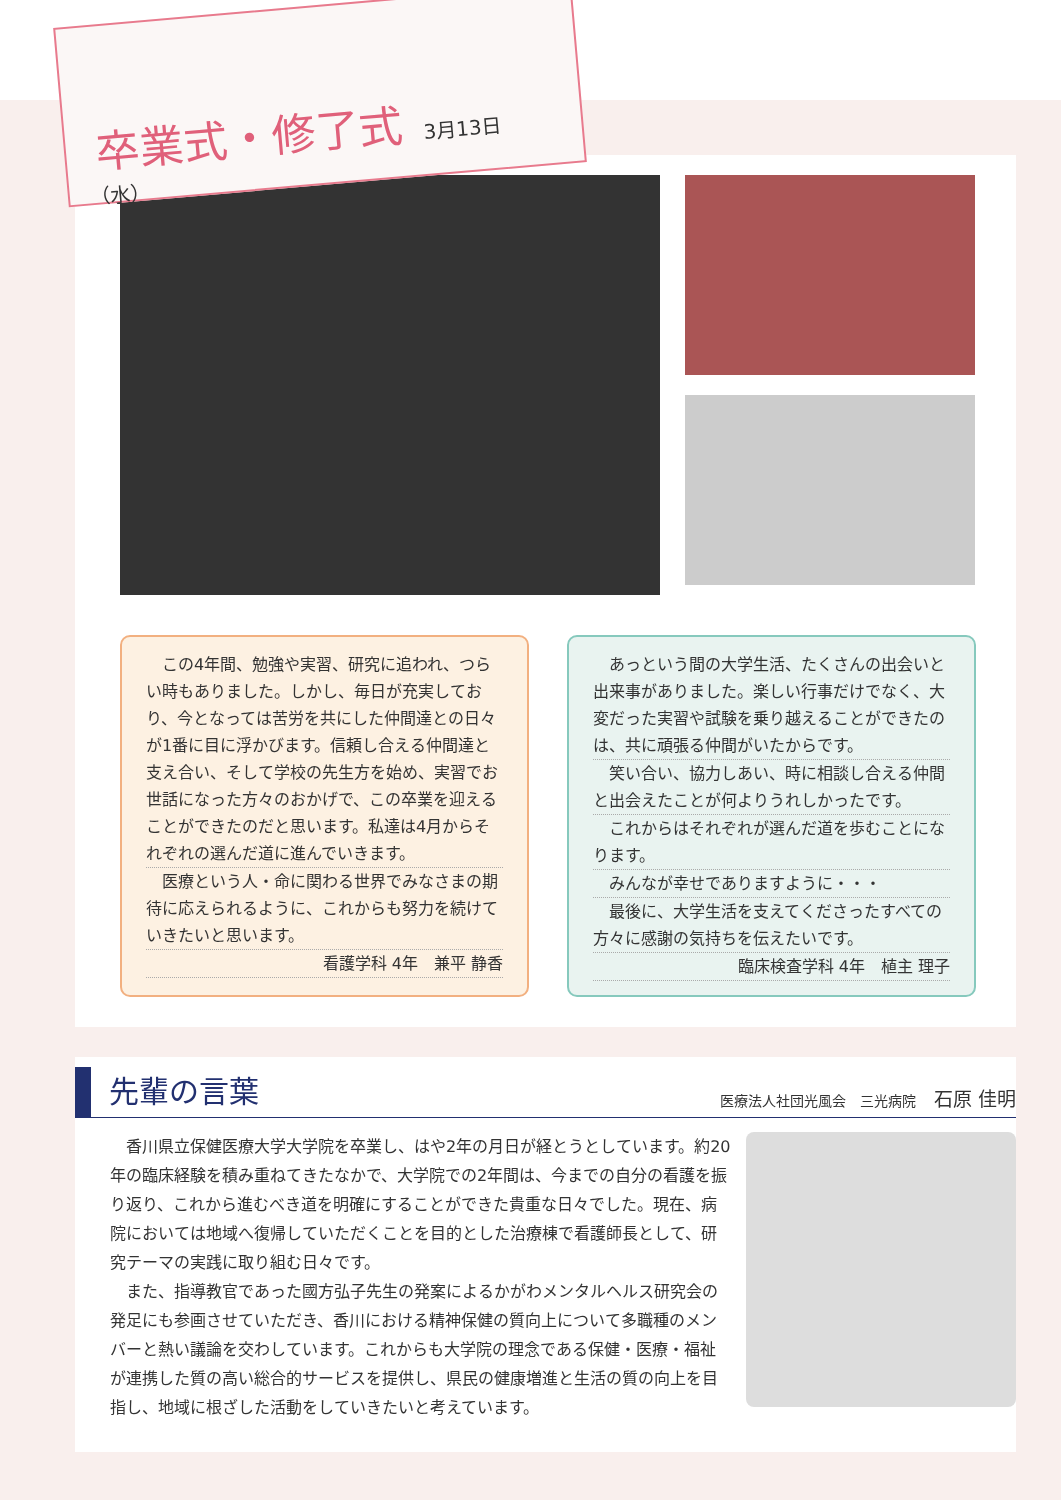卒業式・修了式
3月13日（水）
　この4年間、勉強や実習、研究に追われ、つらい時もありました。しかし、毎日が充実しており、今となっては苦労を共にした仲間達との日々が1番に目に浮かびます。信頼し合える仲間達と支え合い、そして学校の先生方を始め、実習でお世話になった方々のおかげで、この卒業を迎えることができたのだと思います。私達は4月からそれぞれの選んだ道に進んでいきます。
　医療という人・命に関わる世界でみなさまの期待に応えられるように、これからも努力を続けていきたいと思います。
看護学科 4年　兼平 静香
　あっという間の大学生活、たくさんの出会いと出来事がありました。楽しい行事だけでなく、大変だった実習や試験を乗り越えることができたのは、共に頑張る仲間がいたからです。
　笑い合い、協力しあい、時に相談し合える仲間と出会えたことが何よりうれしかったです。
　これからはそれぞれが選んだ道を歩むことになります。
　みんなが幸せでありますように・・・
　最後に、大学生活を支えてくださったすべての方々に感謝の気持ちを伝えたいです。
臨床検査学科 4年　植主 理子
先輩の言葉
医療法人社団光風会　三光病院 石原 佳明
香川県立保健医療大学大学院を卒業し、はや2年の月日が経とうとしています。約20年の臨床経験を積み重ねてきたなかで、大学院での2年間は、今までの自分の看護を振り返り、これから進むべき道を明確にすることができた貴重な日々でした。現在、病院においては地域へ復帰していただくことを目的とした治療棟で看護師長として、研究テーマの実践に取り組む日々です。
また、指導教官であった國方弘子先生の発案によるかがわメンタルヘルス研究会の発足にも参画させていただき、香川における精神保健の質向上について多職種のメンバーと熱い議論を交わしています。これからも大学院の理念である保健・医療・福祉が連携した質の高い総合的サービスを提供し、県民の健康増進と生活の質の向上を目指し、地域に根ざした活動をしていきたいと考えています。